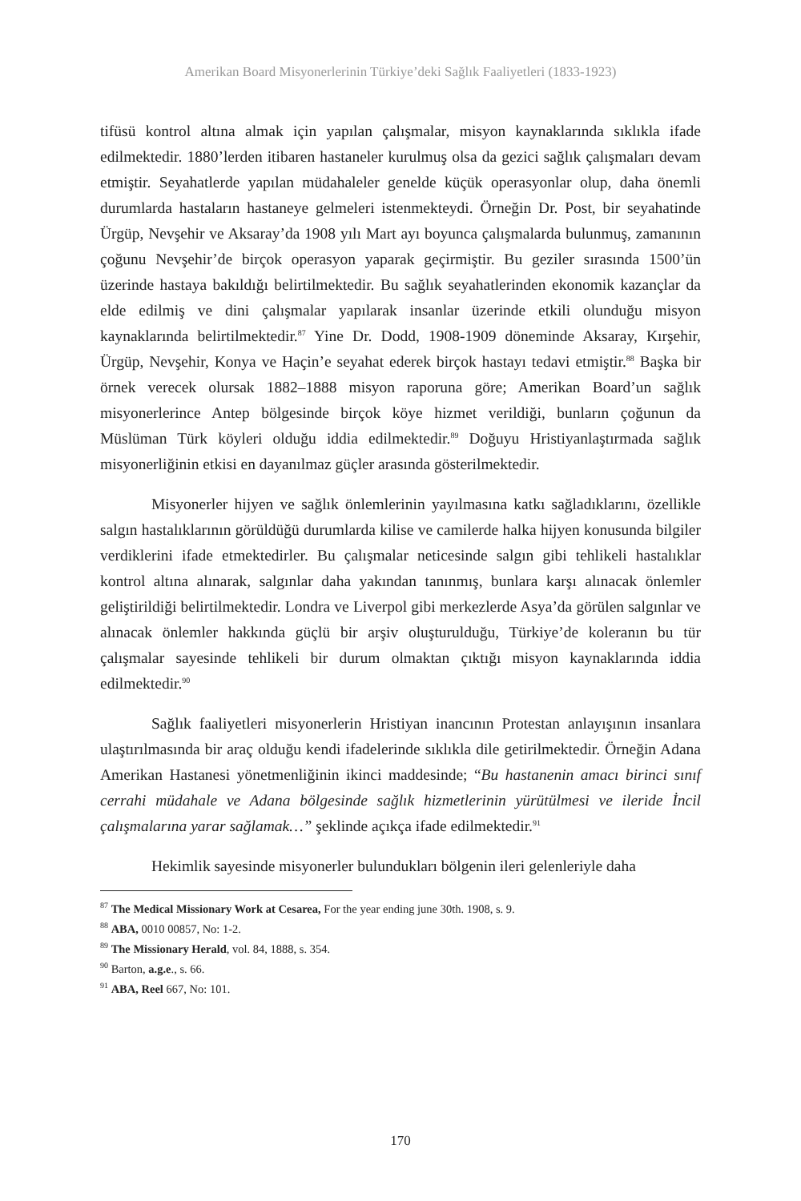Amerikan Board Misyonerlerinin Türkiye’deki Sağlık Faaliyetleri (1833-1923)
tifüsü kontrol altına almak için yapılan çalışmalar, misyon kaynaklarında sıklıkla ifade edilmektedir. 1880’lerden itibaren hastaneler kurulmuş olsa da gezici sağlık çalışmaları devam etmiştir. Seyahatlerde yapılan müdahaleler genelde küçük operasyonlar olup, daha önemli durumlarda hastaların hastaneye gelmeleri istenmekteydi. Örneğin Dr. Post, bir seyahatinde Ürgüp, Nevşehir ve Aksaray’da 1908 yılı Mart ayı boyunca çalışmalarda bulunmuş, zamanının çoğunu Nevşehir’de birçok operasyon yaparak geçirmiştir. Bu geziler sırasında 1500’ün üzerinde hastaya bakıldığı belirtilmektedir. Bu sağlık seyahatlerinden ekonomik kazançlar da elde edilmiş ve dini çalışmalar yapılarak insanlar üzerinde etkili olunduğu misyon kaynaklarında belirtilmektedir.<sup>87</sup> Yine Dr. Dodd, 1908-1909 döneminde Aksaray, Kırşehir, Ürgüp, Nevşehir, Konya ve Haçin’e seyahat ederek birçok hastayı tedavi etmiştir.<sup>88</sup> Başka bir örnek verecek olursak 1882–1888 misyon raporuna göre; Amerikan Board’un sağlık misyonerlerince Antep bölgesinde birçok köye hizmet verildiği, bunların çoğunun da Müslüman Türk köyleri olduğu iddia edilmektedir.<sup>89</sup> Doğuyu Hristiyanlaştırmada sağlık misyonerliğinin etkisi en dayanılmaz güçler arasında gösterilmektedir.
Misyonerler hijyen ve sağlık önlemlerinin yayılmasına katkı sağladıklarını, özellikle salgın hastalıklarının görüldüğü durumlarda kilise ve camilerde halka hijyen konusunda bilgiler verdiklerini ifade etmektedirler. Bu çalışmalar neticesinde salgın gibi tehlikeli hastalıklar kontrol altına alınarak, salgınlar daha yakından tanınmış, bunlara karşı alınacak önlemler geliştirildiği belirtilmektedir. Londra ve Liverpol gibi merkezlerde Asya’da görülen salgınlar ve alınacak önlemler hakkında güçlü bir arşiv oluşturulduğu, Türkiye’de koleranın bu tür çalışmalar sayesinde tehlikeli bir durum olmaktan çıktığı misyon kaynaklarında iddia edilmektedir.<sup>90</sup>
Sağlık faaliyetleri misyonerlerin Hristiyan inancının Protestan anlayışının insanlara ulaştırılmasında bir araç olduğu kendi ifadelerinde sıklıkla dile getirilmektedir. Örneğin Adana Amerikan Hastanesi yönetmenliğinin ikinci maddesinde; “Bu hastanenin amacı birinci sınıf cerrahi müdahale ve Adana bölgesinde sağlık hizmetlerinin yürütülmesi ve ileride İncil çalışmalarına yarar sağlamak…” şeklinde açıkça ifade edilmektedir.<sup>91</sup>
Hekimlik sayesinde misyonerler bulundukları bölgenin ileri gelenleriyle daha
<sup>87</sup> The Medical Missionary Work at Cesarea, For the year ending june 30th. 1908, s. 9.
<sup>88</sup> ABA, 0010 00857, No: 1-2.
<sup>89</sup> The Missionary Herald, vol. 84, 1888, s. 354.
<sup>90</sup> Barton, a.g.e., s. 66.
<sup>91</sup> ABA, Reel 667, No: 101.
170